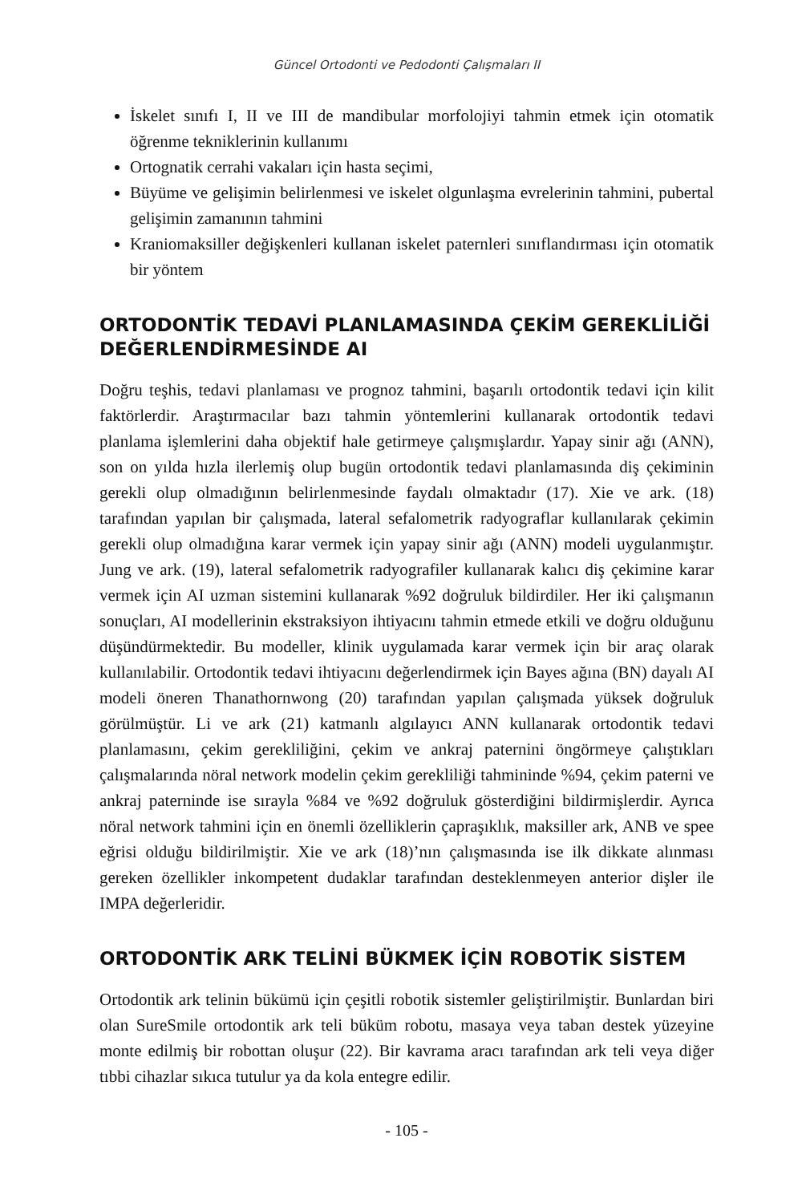Güncel Ortodonti ve Pedodonti Çalışmaları II
İskelet sınıfı I, II ve III de mandibular morfolojiyi tahmin etmek için otomatik öğrenme tekniklerinin kullanımı
Ortognatik cerrahi vakaları için hasta seçimi,
Büyüme ve gelişimin belirlenmesi ve iskelet olgunlaşma evrelerinin tahmini, pubertal gelişimin zamanının tahmini
Kraniomaksiller değişkenleri kullanan iskelet paternleri sınıflandırması için otomatik bir yöntem
ORTODONTİK TEDAVİ PLANLAMASINDA ÇEKİM GEREKLİLİĞİ DEĞERLENDİRMESİNDE AI
Doğru teşhis, tedavi planlaması ve prognoz tahmini, başarılı ortodontik tedavi için kilit faktörlerdir. Araştırmacılar bazı tahmin yöntemlerini kullanarak ortodontik tedavi planlama işlemlerini daha objektif hale getirmeye çalışmışlardır. Yapay sinir ağı (ANN), son on yılda hızla ilerlemiş olup bugün ortodontik tedavi planlamasında diş çekiminin gerekli olup olmadığının belirlenmesinde faydalı olmaktadır (17). Xie ve ark. (18) tarafından yapılan bir çalışmada, lateral sefalometrik radyograflar kullanılarak çekimin gerekli olup olmadığına karar vermek için yapay sinir ağı (ANN) modeli uygulanmıştır. Jung ve ark. (19), lateral sefalometrik radyografiler kullanarak kalıcı diş çekimine karar vermek için AI uzman sistemini kullanarak %92 doğruluk bildirdiler. Her iki çalışmanın sonuçları, AI modellerinin ekstraksiyon ihtiyacını tahmin etmede etkili ve doğru olduğunu düşündürmektedir. Bu modeller, klinik uygulamada karar vermek için bir araç olarak kullanılabilir. Ortodontik tedavi ihtiyacını değerlendirmek için Bayes ağına (BN) dayalı AI modeli öneren Thanathornwong (20) tarafından yapılan çalışmada yüksek doğruluk görülmüştür. Li ve ark (21) katmanlı algılayıcı ANN kullanarak ortodontik tedavi planlamasını, çekim gerekliliğini, çekim ve ankraj paternini öngörmeye çalıştıkları çalışmalarında nöral network modelin çekim gerekliliği tahmininde %94, çekim paterni ve ankraj paterninde ise sırayla %84 ve %92 doğruluk gösterdiğini bildirmişlerdir. Ayrıca nöral network tahmini için en önemli özelliklerin çapraşıklık, maksiller ark, ANB ve spee eğrisi olduğu bildirilmiştir. Xie ve ark (18)’nın çalışmasında ise ilk dikkate alınması gereken özellikler inkompetent dudaklar tarafından desteklenmeyen anterior dişler ile IMPA değerleridir.
ORTODONTİK ARK TELİNİ BÜKMEK İÇİN ROBOTİK SİSTEM
Ortodontik ark telinin bükümü için çeşitli robotik sistemler geliştirilmiştir. Bunlardan biri olan SureSmile ortodontik ark teli büküm robotu, masaya veya taban destek yüzeyine monte edilmiş bir robottan oluşur (22). Bir kavrama aracı tarafından ark teli veya diğer tıbbi cihazlar sıkıca tutulur ya da kola entegre edilir.
- 105 -